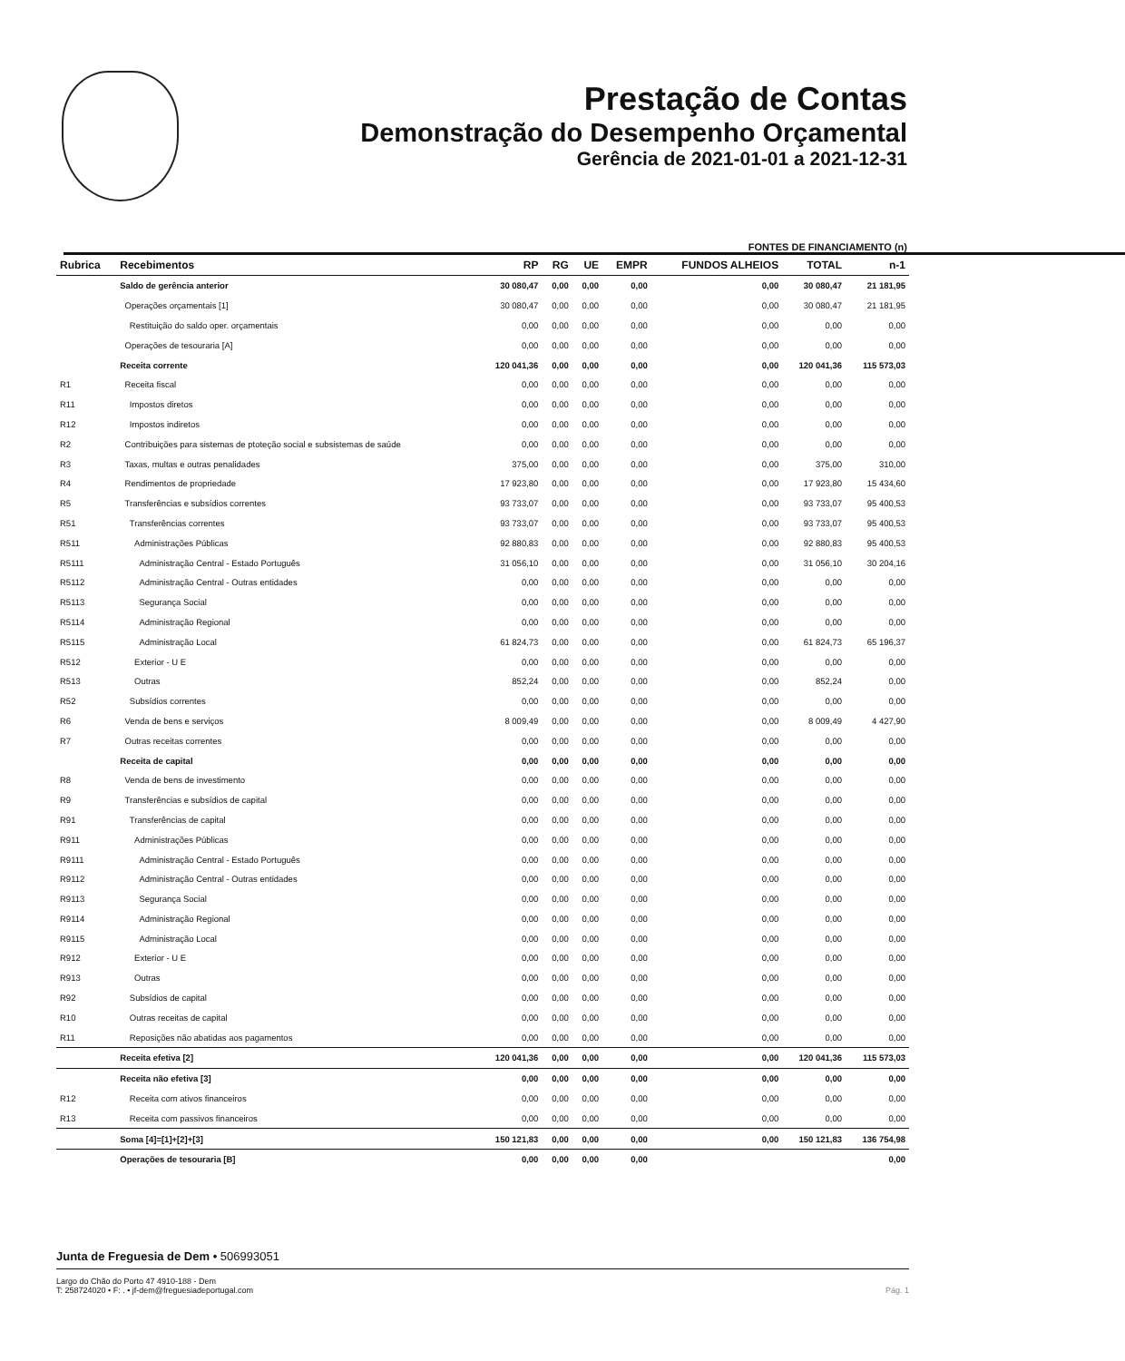Prestação de Contas
Demonstração do Desempenho Orçamental
Gerência de 2021-01-01 a 2021-12-31
FONTES DE FINANCIAMENTO (n)
| Rubrica | Recebimentos | RP | RG | UE | EMPR | FUNDOS ALHEIOS | TOTAL | n-1 |
| --- | --- | --- | --- | --- | --- | --- | --- | --- |
| | Saldo de gerência anterior | 30 080,47 | 0,00 | 0,00 | 0,00 | 0,00 | 30 080,47 | 21 181,95 |
| | Operações orçamentais [1] | 30 080,47 | 0,00 | 0,00 | 0,00 | 0,00 | 30 080,47 | 21 181,95 |
| | Restituição do saldo oper. orçamentais | 0,00 | 0,00 | 0,00 | 0,00 | 0,00 | 0,00 | 0,00 |
| | Operações de tesouraria [A] | 0,00 | 0,00 | 0,00 | 0,00 | 0,00 | 0,00 | 0,00 |
| | Receita corrente | 120 041,36 | 0,00 | 0,00 | 0,00 | 0,00 | 120 041,36 | 115 573,03 |
| R1 | Receita fiscal | 0,00 | 0,00 | 0,00 | 0,00 | 0,00 | 0,00 | 0,00 |
| R11 | Impostos diretos | 0,00 | 0,00 | 0,00 | 0,00 | 0,00 | 0,00 | 0,00 |
| R12 | Impostos indiretos | 0,00 | 0,00 | 0,00 | 0,00 | 0,00 | 0,00 | 0,00 |
| R2 | Contribuições para sistemas de ptoteção social e subsistemas de saúde | 0,00 | 0,00 | 0,00 | 0,00 | 0,00 | 0,00 | 0,00 |
| R3 | Taxas, multas e outras penalidades | 375,00 | 0,00 | 0,00 | 0,00 | 0,00 | 375,00 | 310,00 |
| R4 | Rendimentos de propriedade | 17 923,80 | 0,00 | 0,00 | 0,00 | 0,00 | 17 923,80 | 15 434,60 |
| R5 | Transferências e subsídios correntes | 93 733,07 | 0,00 | 0,00 | 0,00 | 0,00 | 93 733,07 | 95 400,53 |
| R51 | Transferências correntes | 93 733,07 | 0,00 | 0,00 | 0,00 | 0,00 | 93 733,07 | 95 400,53 |
| R511 | Administrações Públicas | 92 880,83 | 0,00 | 0,00 | 0,00 | 0,00 | 92 880,83 | 95 400,53 |
| R5111 | Administração Central - Estado Português | 31 056,10 | 0,00 | 0,00 | 0,00 | 0,00 | 31 056,10 | 30 204,16 |
| R5112 | Administração Central - Outras entidades | 0,00 | 0,00 | 0,00 | 0,00 | 0,00 | 0,00 | 0,00 |
| R5113 | Segurança Social | 0,00 | 0,00 | 0,00 | 0,00 | 0,00 | 0,00 | 0,00 |
| R5114 | Administração Regional | 0,00 | 0,00 | 0,00 | 0,00 | 0,00 | 0,00 | 0,00 |
| R5115 | Administração Local | 61 824,73 | 0,00 | 0,00 | 0,00 | 0,00 | 61 824,73 | 65 196,37 |
| R512 | Exterior - U E | 0,00 | 0,00 | 0,00 | 0,00 | 0,00 | 0,00 | 0,00 |
| R513 | Outras | 852,24 | 0,00 | 0,00 | 0,00 | 0,00 | 852,24 | 0,00 |
| R52 | Subsídios correntes | 0,00 | 0,00 | 0,00 | 0,00 | 0,00 | 0,00 | 0,00 |
| R6 | Venda de bens e serviços | 8 009,49 | 0,00 | 0,00 | 0,00 | 0,00 | 8 009,49 | 4 427,90 |
| R7 | Outras receitas correntes | 0,00 | 0,00 | 0,00 | 0,00 | 0,00 | 0,00 | 0,00 |
| | Receita de capital | 0,00 | 0,00 | 0,00 | 0,00 | 0,00 | 0,00 | 0,00 |
| R8 | Venda de bens de investimento | 0,00 | 0,00 | 0,00 | 0,00 | 0,00 | 0,00 | 0,00 |
| R9 | Transferências e subsídios de capital | 0,00 | 0,00 | 0,00 | 0,00 | 0,00 | 0,00 | 0,00 |
| R91 | Transferências de capital | 0,00 | 0,00 | 0,00 | 0,00 | 0,00 | 0,00 | 0,00 |
| R911 | Administrações Públicas | 0,00 | 0,00 | 0,00 | 0,00 | 0,00 | 0,00 | 0,00 |
| R9111 | Administração Central - Estado Português | 0,00 | 0,00 | 0,00 | 0,00 | 0,00 | 0,00 | 0,00 |
| R9112 | Administração Central - Outras entidades | 0,00 | 0,00 | 0,00 | 0,00 | 0,00 | 0,00 | 0,00 |
| R9113 | Segurança Social | 0,00 | 0,00 | 0,00 | 0,00 | 0,00 | 0,00 | 0,00 |
| R9114 | Administração Regional | 0,00 | 0,00 | 0,00 | 0,00 | 0,00 | 0,00 | 0,00 |
| R9115 | Administração Local | 0,00 | 0,00 | 0,00 | 0,00 | 0,00 | 0,00 | 0,00 |
| R912 | Exterior - U E | 0,00 | 0,00 | 0,00 | 0,00 | 0,00 | 0,00 | 0,00 |
| R913 | Outras | 0,00 | 0,00 | 0,00 | 0,00 | 0,00 | 0,00 | 0,00 |
| R92 | Subsídios de capital | 0,00 | 0,00 | 0,00 | 0,00 | 0,00 | 0,00 | 0,00 |
| R10 | Outras receitas de capital | 0,00 | 0,00 | 0,00 | 0,00 | 0,00 | 0,00 | 0,00 |
| R11 | Reposições não abatidas aos pagamentos | 0,00 | 0,00 | 0,00 | 0,00 | 0,00 | 0,00 | 0,00 |
| | Receita efetiva [2] | 120 041,36 | 0,00 | 0,00 | 0,00 | 0,00 | 120 041,36 | 115 573,03 |
| | Receita não efetiva [3] | 0,00 | 0,00 | 0,00 | 0,00 | 0,00 | 0,00 | 0,00 |
| R12 | Receita com ativos financeiros | 0,00 | 0,00 | 0,00 | 0,00 | 0,00 | 0,00 | 0,00 |
| R13 | Receita com passivos financeiros | 0,00 | 0,00 | 0,00 | 0,00 | 0,00 | 0,00 | 0,00 |
| | Soma [4]=[1]+[2]+[3] | 150 121,83 | 0,00 | 0,00 | 0,00 | 0,00 | 150 121,83 | 136 754,98 |
| | Operações de tesouraria [B] | 0,00 | 0,00 | 0,00 | 0,00 | | | 0,00 |
Junta de Freguesia de Dem • 506993051
Largo do Chão do Porto 47 4910-188 - Dem
T: 258724020 • F: . • jf-dem@freguesiadeportugal.com Pág. 1